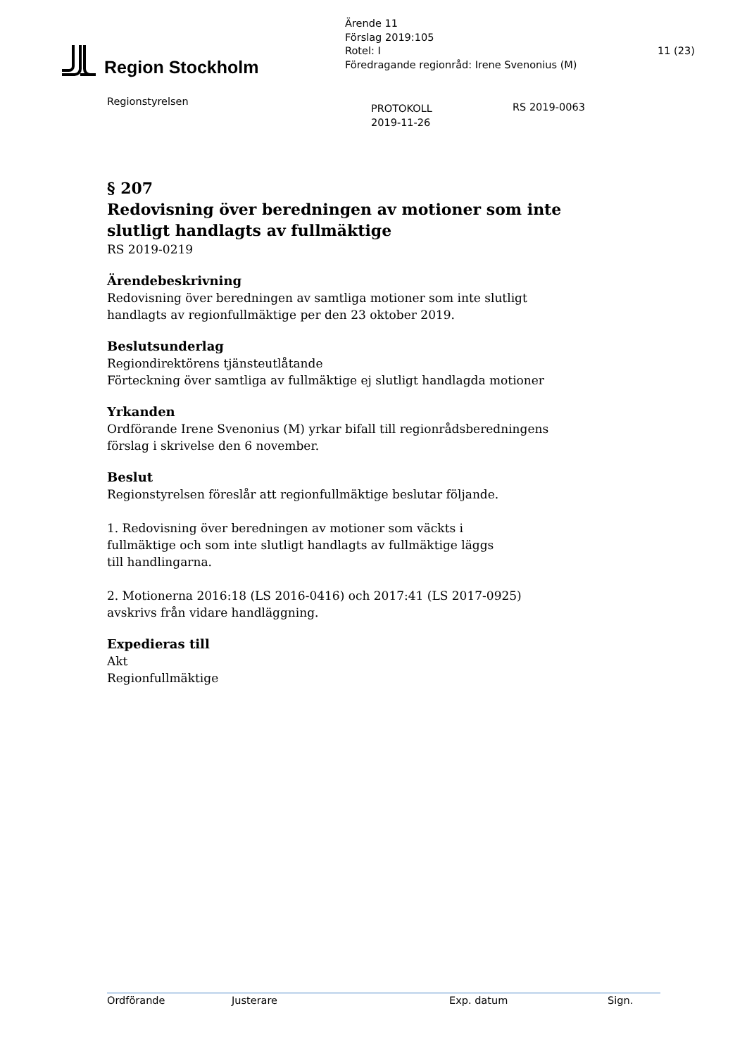Region Stockholm
Ärende 11
Förslag 2019:105
Rotel: I
Föredragande regionråd: Irene Svenonius (M)
11 (23)
Regionstyrelsen
PROTOKOLL
2019-11-26
RS 2019-0063
§ 207
Redovisning över beredningen av motioner som inte slutligt handlagts av fullmäktige
RS 2019-0219
Ärendebeskrivning
Redovisning över beredningen av samtliga motioner som inte slutligt handlagts av regionfullmäktige per den 23 oktober 2019.
Beslutsunderlag
Regiondirektörens tjänsteutlåtande
Förteckning över samtliga av fullmäktige ej slutligt handlagda motioner
Yrkanden
Ordförande Irene Svenonius (M) yrkar bifall till regionrådsberedningens förslag i skrivelse den 6 november.
Beslut
Regionstyrelsen föreslår att regionfullmäktige beslutar följande.
1. Redovisning över beredningen av motioner som väckts i fullmäktige och som inte slutligt handlagts av fullmäktige läggs till handlingarna.
2. Motionerna 2016:18 (LS 2016-0416) och 2017:41 (LS 2017-0925) avskrivs från vidare handläggning.
Expedieras till
Akt
Regionfullmäktige
Ordförande Justerare Exp. datum Sign.